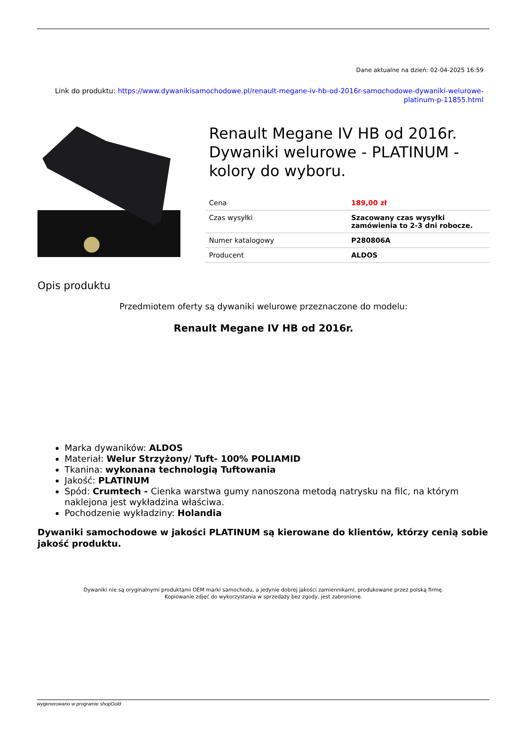Dane aktualne na dzień: 02-04-2025 16:59
Link do produktu: https://www.dywanikisamochodowe.pl/renault-megane-iv-hb-od-2016r-samochodowe-dywaniki-welurowe-platinum-p-11855.html
Renault Megane IV HB od 2016r. Dywaniki welurowe - PLATINUM - kolory do wyboru.
| Cena | 189,00 zł |
| Czas wysyłki | Szacowany czas wysyłki zamówienia to 2-3 dni robocze. |
| Numer katalogowy | P280806A |
| Producent | ALDOS |
Opis produktu
Przedmiotem oferty są dywaniki welurowe przeznaczone do modelu:
Renault Megane IV HB od 2016r.
Marka dywaników: ALDOS
Materiał: Welur Strzyżony/ Tuft- 100% POLIAMID
Tkanina: wykonana technologią Tuftowania
Jakość: PLATINUM
Spód: Crumtech - Cienka warstwa gumy nanoszona metodą natrysku na filc, na którym naklejona jest wykładzina właściwa.
Pochodzenie wykładziny: Holandia
Dywaniki samochodowe w jakości PLATINUM są kierowane do klientów, którzy cenią sobie jakość produktu.
Dywaniki nie są oryginalnymi produktami OEM marki samochodu, a jedynie dobrej jakości zamiennikami, produkowane przez polską firmę.
Kopiowanie zdjęć do wykorzystania w sprzedaży bez zgody, jest zabronione.
wygenerowano w programie shopGold